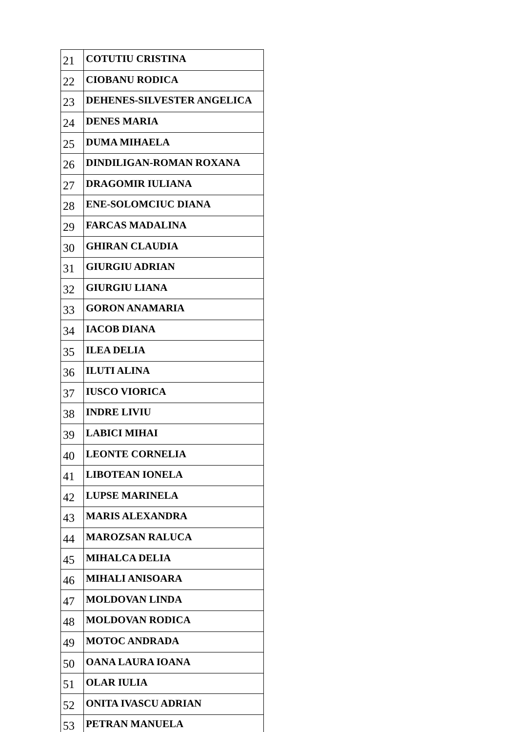| 21 | COTUTIU CRISTINA |
| 22 | CIOBANU RODICA |
| 23 | DEHENES-SILVESTER ANGELICA |
| 24 | DENES MARIA |
| 25 | DUMA MIHAELA |
| 26 | DINDILIGAN-ROMAN ROXANA |
| 27 | DRAGOMIR IULIANA |
| 28 | ENE-SOLOMCIUC DIANA |
| 29 | FARCAS MADALINA |
| 30 | GHIRAN CLAUDIA |
| 31 | GIURGIU ADRIAN |
| 32 | GIURGIU LIANA |
| 33 | GORON ANAMARIA |
| 34 | IACOB DIANA |
| 35 | ILEA DELIA |
| 36 | ILUTI ALINA |
| 37 | IUSCO VIORICA |
| 38 | INDRE LIVIU |
| 39 | LABICI MIHAI |
| 40 | LEONTE CORNELIA |
| 41 | LIBOTEAN IONELA |
| 42 | LUPSE MARINELA |
| 43 | MARIS ALEXANDRA |
| 44 | MAROZSAN RALUCA |
| 45 | MIHALCA DELIA |
| 46 | MIHALI ANISOARA |
| 47 | MOLDOVAN LINDA |
| 48 | MOLDOVAN RODICA |
| 49 | MOTOC ANDRADA |
| 50 | OANA LAURA IOANA |
| 51 | OLAR IULIA |
| 52 | ONITA IVASCU ADRIAN |
| 53 | PETRAN MANUELA |